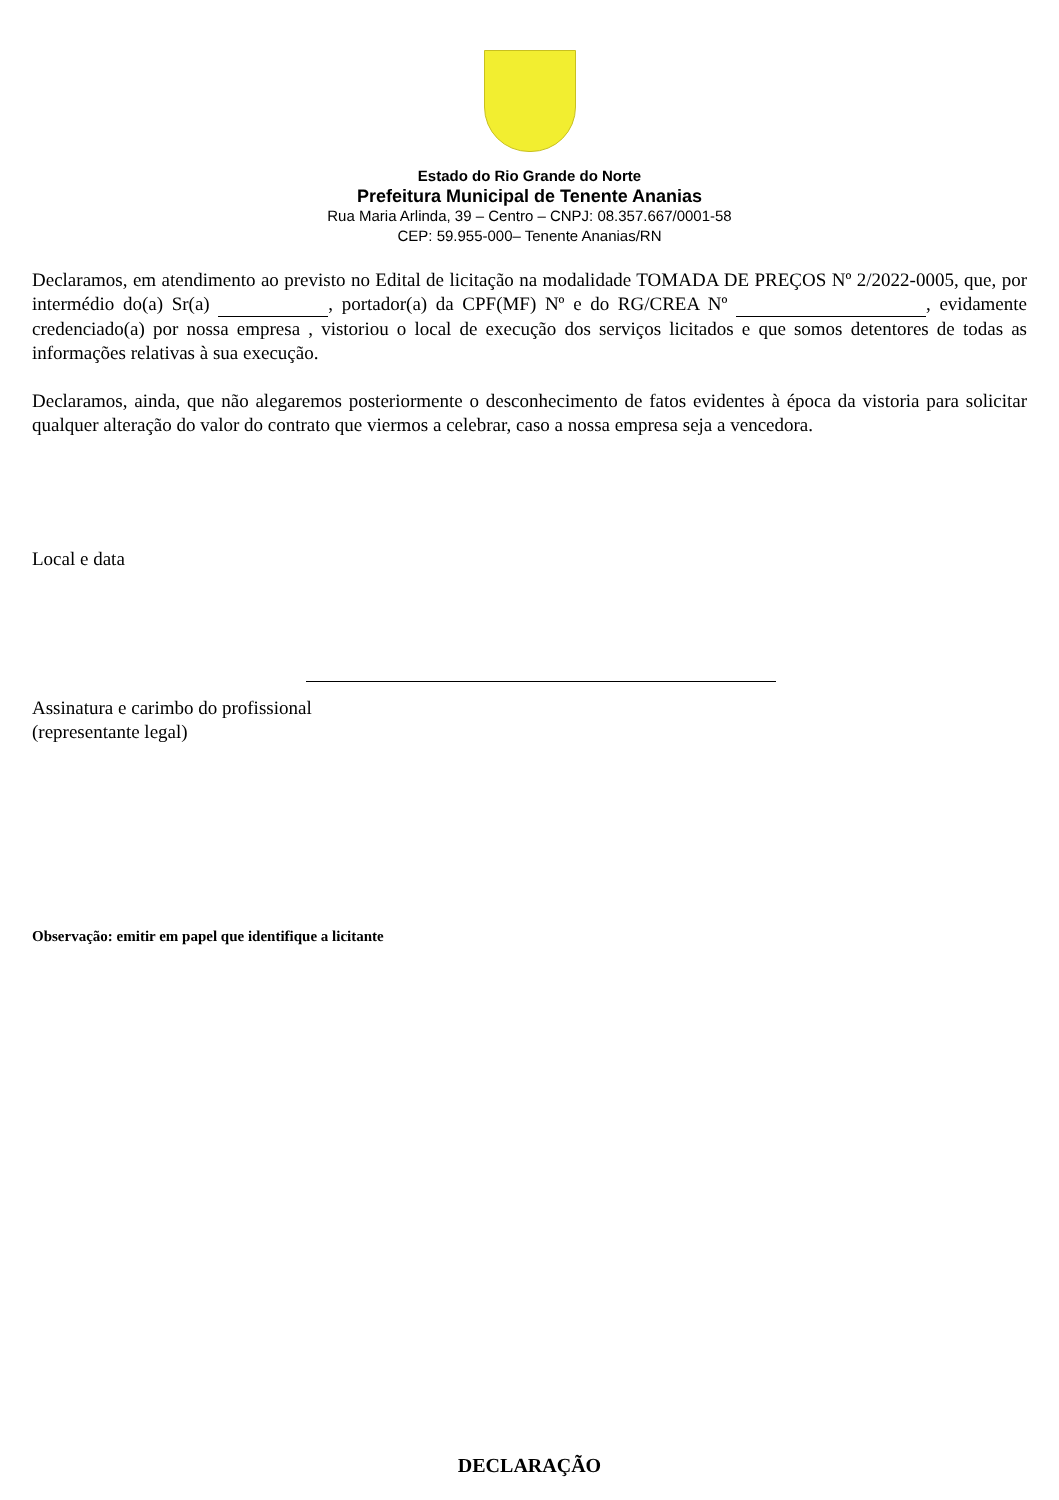Estado do Rio Grande do Norte
Prefeitura Municipal de Tenente Ananias
Rua Maria Arlinda, 39 – Centro – CNPJ: 08.357.667/0001-58
CEP: 59.955-000– Tenente Ananias/RN
Declaramos, em atendimento ao previsto no Edital de licitação na modalidade TOMADA DE PREÇOS Nº 2/2022-0005, que, por intermédio do(a) Sr(a) , portador(a) da CPF(MF) Nº e do RG/CREA Nº , evidamente credenciado(a) por nossa empresa , vistoriou o local de execução dos serviços licitados e que somos detentores de todas as informações relativas à sua execução.
Declaramos, ainda, que não alegaremos posteriormente o desconhecimento de fatos evidentes à época da vistoria para solicitar qualquer alteração do valor do contrato que viermos a celebrar, caso a nossa empresa seja a vencedora.
Local e data
Assinatura e carimbo do profissional
(representante legal)
Observação: emitir em papel que identifique a licitante
DECLARAÇÃO